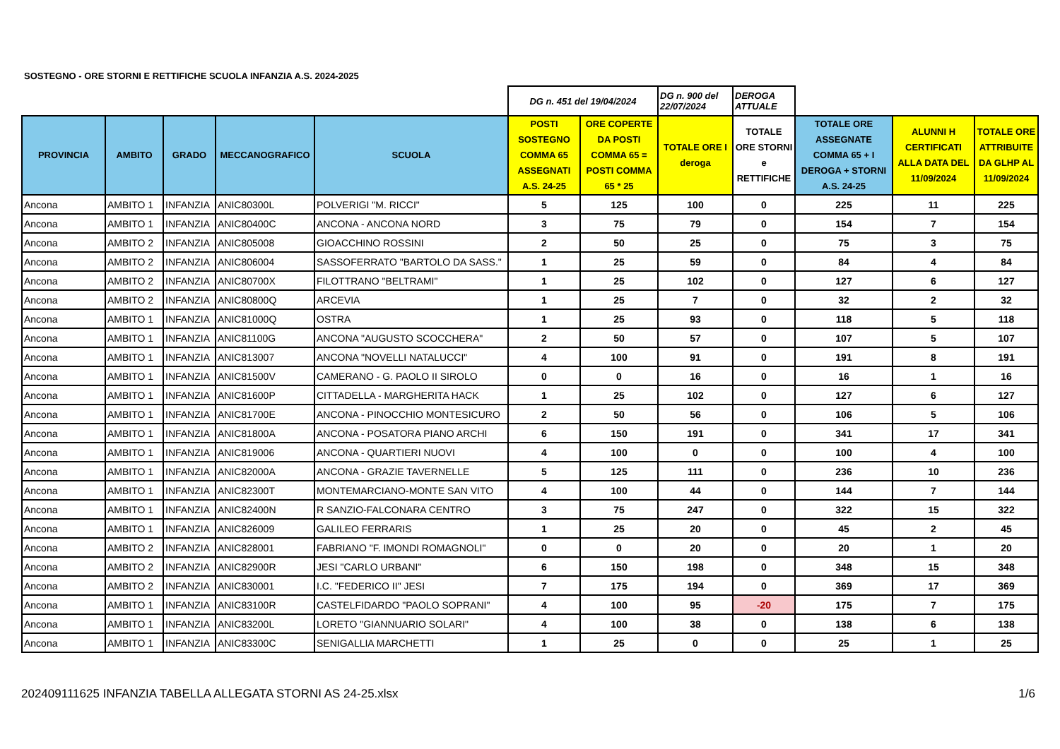SOSTEGNO - ORE STORNI E RETTIFICHE SCUOLA INFANZIA A.S. 2024-2025
| | | | | | DG n. 451 del 19/04/2024 | | DG n. 900 del 22/07/2024 | DEROGA ATTUALE | | | |
| PROVINCIA | AMBITO | GRADO | MECCANOGRAFICO | SCUOLA | POSTI SOSTEGNO COMMA 65 ASSEGNATI A.S. 24-25 | ORE COPERTE DA POSTI COMMA 65 = POSTI COMMA 65 * 25 | TOTALE ORE I deroga | TOTALE ORE STORNI e RETTIFICHE | TOTALE ORE ASSEGNATE COMMA 65 + I DEROGA + STORNI A.S. 24-25 | ALUNNI H CERTIFICATI ALLA DATA DEL 11/09/2024 | TOTALE ORE ATTRIBUITE DA GLHP AL 11/09/2024 |
| Ancona | AMBITO 1 | INFANZIA | ANIC80300L | POLVERIGI "M. RICCI" | 5 | 125 | 100 | 0 | 225 | 11 | 225 |
| Ancona | AMBITO 1 | INFANZIA | ANIC80400C | ANCONA - ANCONA NORD | 3 | 75 | 79 | 0 | 154 | 7 | 154 |
| Ancona | AMBITO 2 | INFANZIA | ANIC805008 | GIOACCHINO ROSSINI | 2 | 50 | 25 | 0 | 75 | 3 | 75 |
| Ancona | AMBITO 2 | INFANZIA | ANIC806004 | SASSOFERRATO "BARTOLO DA SASS." | 1 | 25 | 59 | 0 | 84 | 4 | 84 |
| Ancona | AMBITO 2 | INFANZIA | ANIC80700X | FILOTTRANO "BELTRAMI" | 1 | 25 | 102 | 0 | 127 | 6 | 127 |
| Ancona | AMBITO 2 | INFANZIA | ANIC80800Q | ARCEVIA | 1 | 25 | 7 | 0 | 32 | 2 | 32 |
| Ancona | AMBITO 1 | INFANZIA | ANIC81000Q | OSTRA | 1 | 25 | 93 | 0 | 118 | 5 | 118 |
| Ancona | AMBITO 1 | INFANZIA | ANIC81100G | ANCONA "AUGUSTO SCOCCHERA" | 2 | 50 | 57 | 0 | 107 | 5 | 107 |
| Ancona | AMBITO 1 | INFANZIA | ANIC813007 | ANCONA "NOVELLI NATALUCCI" | 4 | 100 | 91 | 0 | 191 | 8 | 191 |
| Ancona | AMBITO 1 | INFANZIA | ANIC81500V | CAMERANO - G. PAOLO II SIROLO | 0 | 0 | 16 | 0 | 16 | 1 | 16 |
| Ancona | AMBITO 1 | INFANZIA | ANIC81600P | CITTADELLA - MARGHERITA HACK | 1 | 25 | 102 | 0 | 127 | 6 | 127 |
| Ancona | AMBITO 1 | INFANZIA | ANIC81700E | ANCONA - PINOCCHIO MONTESICURO | 2 | 50 | 56 | 0 | 106 | 5 | 106 |
| Ancona | AMBITO 1 | INFANZIA | ANIC81800A | ANCONA - POSATORA PIANO ARCHI | 6 | 150 | 191 | 0 | 341 | 17 | 341 |
| Ancona | AMBITO 1 | INFANZIA | ANIC819006 | ANCONA - QUARTIERI NUOVI | 4 | 100 | 0 | 0 | 100 | 4 | 100 |
| Ancona | AMBITO 1 | INFANZIA | ANIC82000A | ANCONA - GRAZIE TAVERNELLE | 5 | 125 | 111 | 0 | 236 | 10 | 236 |
| Ancona | AMBITO 1 | INFANZIA | ANIC82300T | MONTEMARCIANO-MONTE SAN VITO | 4 | 100 | 44 | 0 | 144 | 7 | 144 |
| Ancona | AMBITO 1 | INFANZIA | ANIC82400N | R SANZIO-FALCONARA CENTRO | 3 | 75 | 247 | 0 | 322 | 15 | 322 |
| Ancona | AMBITO 1 | INFANZIA | ANIC826009 | GALILEO FERRARIS | 1 | 25 | 20 | 0 | 45 | 2 | 45 |
| Ancona | AMBITO 2 | INFANZIA | ANIC828001 | FABRIANO "F. IMONDI ROMAGNOLI" | 0 | 0 | 20 | 0 | 20 | 1 | 20 |
| Ancona | AMBITO 2 | INFANZIA | ANIC82900R | JESI "CARLO URBANI" | 6 | 150 | 198 | 0 | 348 | 15 | 348 |
| Ancona | AMBITO 2 | INFANZIA | ANIC830001 | I.C. "FEDERICO II" JESI | 7 | 175 | 194 | 0 | 369 | 17 | 369 |
| Ancona | AMBITO 1 | INFANZIA | ANIC83100R | CASTELFIDARDO "PAOLO SOPRANI" | 4 | 100 | 95 | -20 | 175 | 7 | 175 |
| Ancona | AMBITO 1 | INFANZIA | ANIC83200L | LORETO "GIANNUARIO SOLARI" | 4 | 100 | 38 | 0 | 138 | 6 | 138 |
| Ancona | AMBITO 1 | INFANZIA | ANIC83300C | SENIGALLIA MARCHETTI | 1 | 25 | 0 | 0 | 25 | 1 | 25 |
202409111625 INFANZIA TABELLA ALLEGATA STORNI AS 24-25.xlsx 1/6